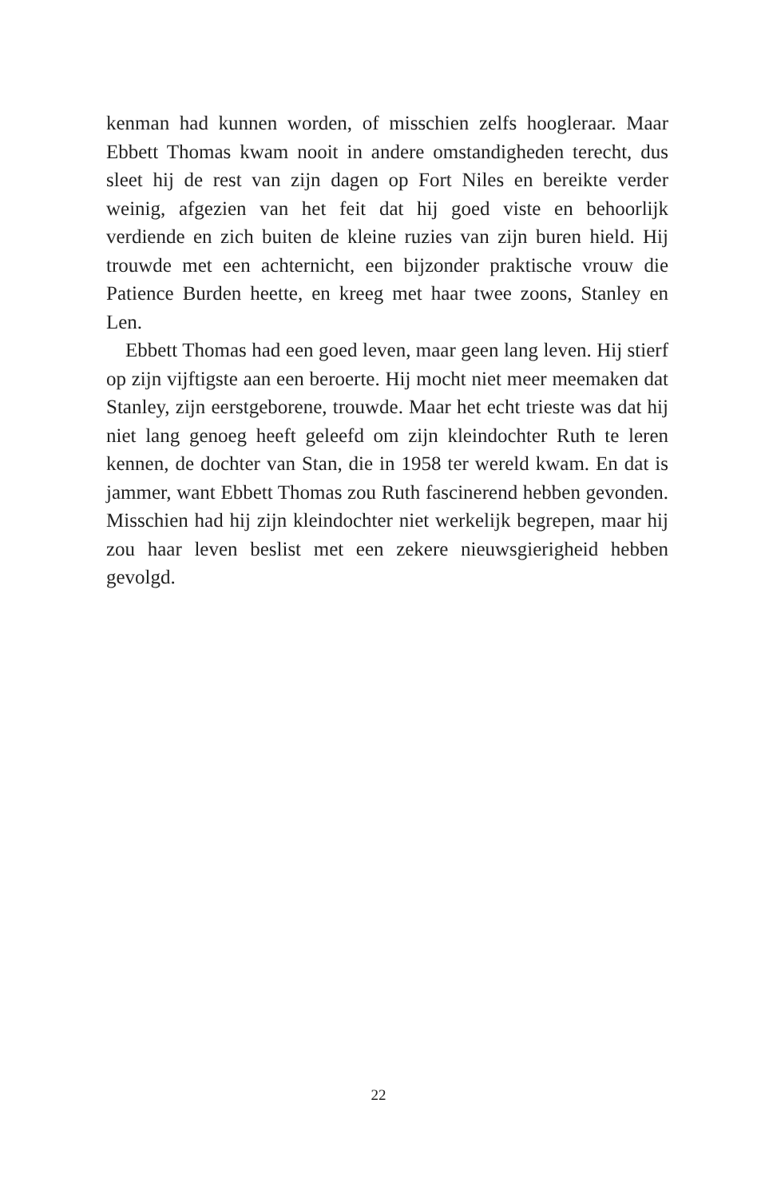kenman had kunnen worden, of misschien zelfs hoogleraar. Maar Ebbett Thomas kwam nooit in andere omstandigheden terecht, dus sleet hij de rest van zijn dagen op Fort Niles en bereikte verder weinig, afgezien van het feit dat hij goed viste en behoorlijk verdiende en zich buiten de kleine ruzies van zijn buren hield. Hij trouwde met een achternicht, een bijzonder praktische vrouw die Patience Burden heette, en kreeg met haar twee zoons, Stanley en Len.
Ebbett Thomas had een goed leven, maar geen lang leven. Hij stierf op zijn vijftigste aan een beroerte. Hij mocht niet meer meemaken dat Stanley, zijn eerstgeborene, trouwde. Maar het echt trieste was dat hij niet lang genoeg heeft geleefd om zijn kleindochter Ruth te leren kennen, de dochter van Stan, die in 1958 ter wereld kwam. En dat is jammer, want Ebbett Thomas zou Ruth fascinerend hebben gevonden. Misschien had hij zijn kleindochter niet werkelijk begrepen, maar hij zou haar leven beslist met een zekere nieuwsgierigheid hebben gevolgd.
22